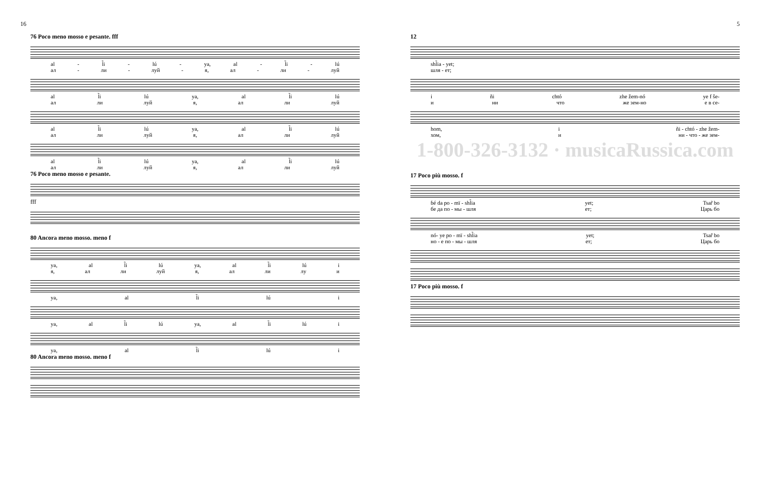16
76 Poco meno mosso e pesante. fff
al - l̃i - lú - ya, al - l̃i - lú
ал - ли - луй - я, ал - ли - луй
al l̃i lú ya, al l̃i lú
ал ли луй я, ал ли луй
al l̃i lú ya, al l̃i lú
ал ли луй я, ал ли луй
al l̃i lú ya, al l̃i lú
ал ли луй я, ал ли луй
76 Poco meno mosso e pesante.
fff
80 Ancora meno mosso. meno f
ya, al l̃i lú ya, al l̃i lú i
я, ал ли луй я, ал ли лу и
ya, al l̃i lú i
ya, al l̃i lú ya, al l̃i lú i
ya, al l̃i lú i
80 Ancora meno mosso. meno f
5
12
shl̃ia - yet;
шля - ет;
i ñi chtó zhe žem-nó ye f še-
и ни что же зем-но е в се-
hom, i ñi - chtó - zhe žem-
хом, и ни - что - же зем-
1-800-326-3132 · musicaRussica.com
17 Poco più mosso. f
ɓé da po - mï - shl̃ia yet; Tsar̃ bo
бе да по - мы - шля ет; Царь бо
nó- ye po - mï - shl̃ia yet; Tsar̃ bo
но - е по - мы - шля ет; Царь бо
17 Poco più mosso. f